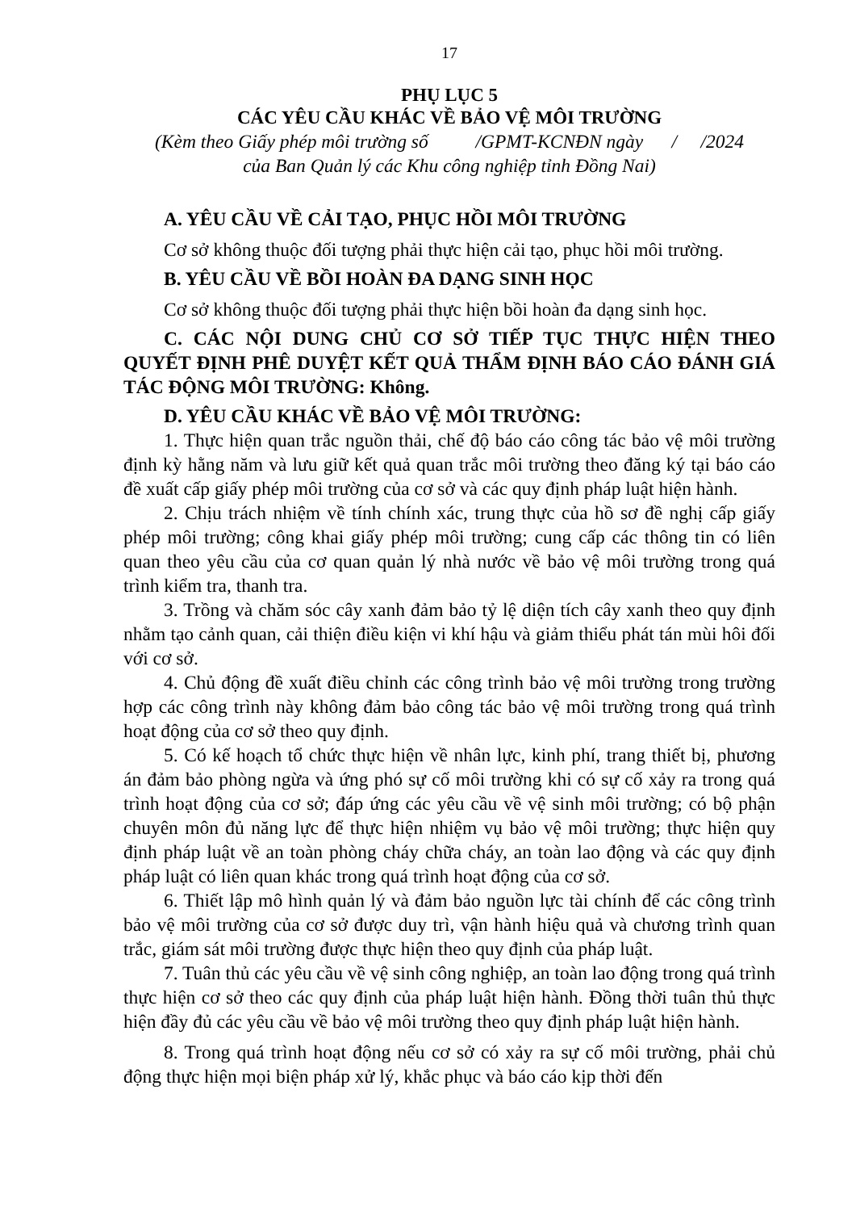17
PHỤ LỤC 5
CÁC YÊU CẦU KHÁC VỀ BẢO VỆ MÔI TRƯỜNG
(Kèm theo Giấy phép môi trường số /GPMT-KCNĐN ngày / /2024
của Ban Quản lý các Khu công nghiệp tỉnh Đồng Nai)
A. YÊU CẦU VỀ CẢI TẠO, PHỤC HỒI MÔI TRƯỜNG
Cơ sở không thuộc đối tượng phải thực hiện cải tạo, phục hồi môi trường.
B. YÊU CẦU VỀ BỒI HOÀN ĐA DẠNG SINH HỌC
Cơ sở không thuộc đối tượng phải thực hiện bồi hoàn đa dạng sinh học.
C. CÁC NỘI DUNG CHỦ CƠ SỞ TIẾP TỤC THỰC HIỆN THEO QUYẾT ĐỊNH PHÊ DUYỆT KẾT QUẢ THẨM ĐỊNH BÁO CÁO ĐÁNH GIÁ TÁC ĐỘNG MÔI TRƯỜNG: Không.
D. YÊU CẦU KHÁC VỀ BẢO VỆ MÔI TRƯỜNG:
1. Thực hiện quan trắc nguồn thải, chế độ báo cáo công tác bảo vệ môi trường định kỳ hằng năm và lưu giữ kết quả quan trắc môi trường theo đăng ký tại báo cáo đề xuất cấp giấy phép môi trường của cơ sở và các quy định pháp luật hiện hành.
2. Chịu trách nhiệm về tính chính xác, trung thực của hồ sơ đề nghị cấp giấy phép môi trường; công khai giấy phép môi trường; cung cấp các thông tin có liên quan theo yêu cầu của cơ quan quản lý nhà nước về bảo vệ môi trường trong quá trình kiểm tra, thanh tra.
3. Trồng và chăm sóc cây xanh đảm bảo tỷ lệ diện tích cây xanh theo quy định nhằm tạo cảnh quan, cải thiện điều kiện vi khí hậu và giảm thiểu phát tán mùi hôi đối với cơ sở.
4. Chủ động đề xuất điều chỉnh các công trình bảo vệ môi trường trong trường hợp các công trình này không đảm bảo công tác bảo vệ môi trường trong quá trình hoạt động của cơ sở theo quy định.
5. Có kế hoạch tổ chức thực hiện về nhân lực, kinh phí, trang thiết bị, phương án đảm bảo phòng ngừa và ứng phó sự cố môi trường khi có sự cố xảy ra trong quá trình hoạt động của cơ sở; đáp ứng các yêu cầu về vệ sinh môi trường; có bộ phận chuyên môn đủ năng lực để thực hiện nhiệm vụ bảo vệ môi trường; thực hiện quy định pháp luật về an toàn phòng cháy chữa cháy, an toàn lao động và các quy định pháp luật có liên quan khác trong quá trình hoạt động của cơ sở.
6. Thiết lập mô hình quản lý và đảm bảo nguồn lực tài chính để các công trình bảo vệ môi trường của cơ sở được duy trì, vận hành hiệu quả và chương trình quan trắc, giám sát môi trường được thực hiện theo quy định của pháp luật.
7. Tuân thủ các yêu cầu về vệ sinh công nghiệp, an toàn lao động trong quá trình thực hiện cơ sở theo các quy định của pháp luật hiện hành. Đồng thời tuân thủ thực hiện đầy đủ các yêu cầu về bảo vệ môi trường theo quy định pháp luật hiện hành.
8. Trong quá trình hoạt động nếu cơ sở có xảy ra sự cố môi trường, phải chủ động thực hiện mọi biện pháp xử lý, khắc phục và báo cáo kịp thời đến